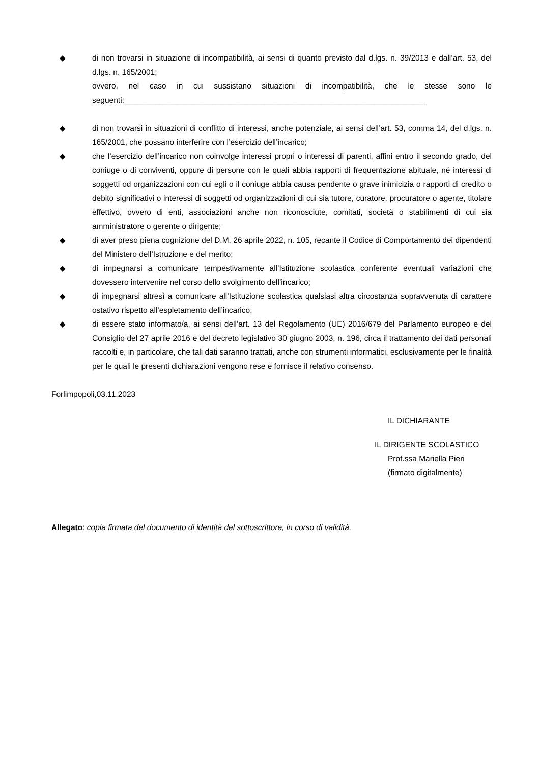◆ di non trovarsi in situazione di incompatibilità, ai sensi di quanto previsto dal d.lgs. n. 39/2013 e dall’art. 53, del d.lgs. n. 165/2001;
ovvero, nel caso in cui sussistano situazioni di incompatibilità, che le stesse sono le seguenti:_____________________________________________________________________
◆ di non trovarsi in situazioni di conflitto di interessi, anche potenziale, ai sensi dell’art. 53, comma 14, del d.lgs. n. 165/2001, che possano interferire con l’esercizio dell’incarico;
◆ che l’esercizio dell’incarico non coinvolge interessi propri o interessi di parenti, affini entro il secondo grado, del coniuge o di conviventi, oppure di persone con le quali abbia rapporti di frequentazione abituale, né interessi di soggetti od organizzazioni con cui egli o il coniuge abbia causa pendente o grave inimicizia o rapporti di credito o debito significativi o interessi di soggetti od organizzazioni di cui sia tutore, curatore, procuratore o agente, titolare effettivo, ovvero di enti, associazioni anche non riconosciute, comitati, società o stabilimenti di cui sia amministratore o gerente o dirigente;
◆ di aver preso piena cognizione del D.M. 26 aprile 2022, n. 105, recante il Codice di Comportamento dei dipendenti del Ministero dell’Istruzione e del merito;
◆ di impegnarsi a comunicare tempestivamente all’Istituzione scolastica conferente eventuali variazioni che dovessero intervenire nel corso dello svolgimento dell’incarico;
◆ di impegnarsi altresì a comunicare all’Istituzione scolastica qualsiasi altra circostanza sopravvenuta di carattere ostativo rispetto all’espletamento dell’incarico;
◆ di essere stato informato/a, ai sensi dell’art. 13 del Regolamento (UE) 2016/679 del Parlamento europeo e del Consiglio del 27 aprile 2016 e del decreto legislativo 30 giugno 2003, n. 196, circa il trattamento dei dati personali raccolti e, in particolare, che tali dati saranno trattati, anche con strumenti informatici, esclusivamente per le finalità per le quali le presenti dichiarazioni vengono rese e fornisce il relativo consenso.
Forlimpopoli,03.11.2023
IL DICHIARANTE
IL DIRIGENTE SCOLASTICO
Prof.ssa Mariella Pieri
(firmato digitalmente)
Allegato: copia firmata del documento di identità del sottoscrittore, in corso di validità.